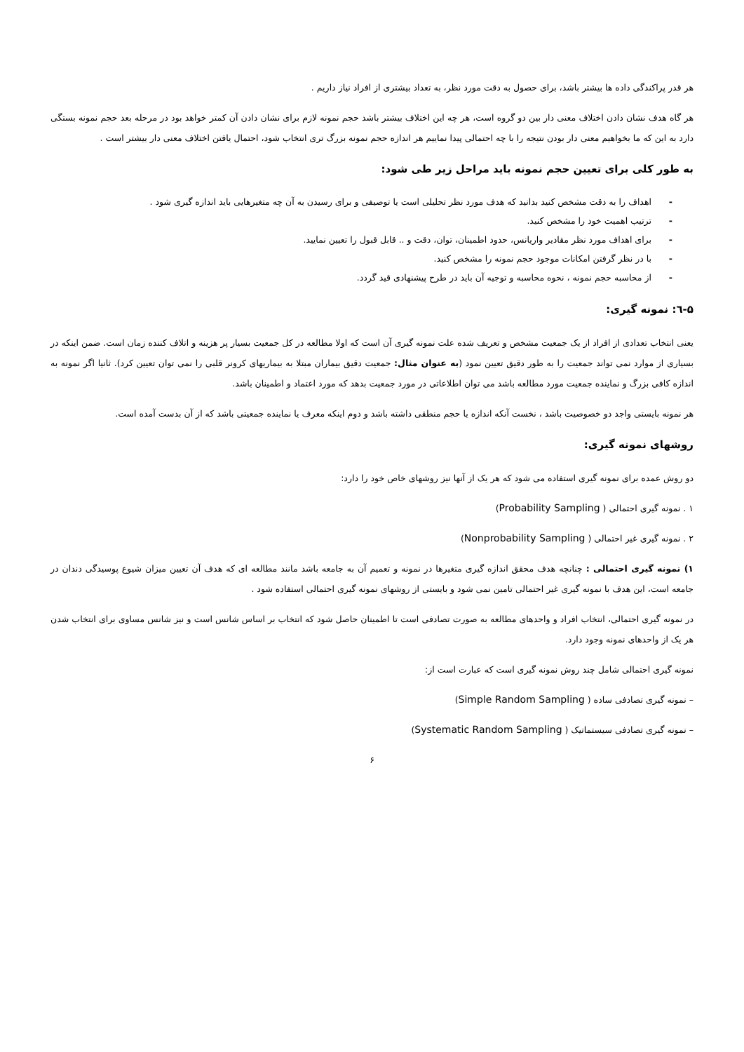هر قدر پراکندگی داده ها بیشتر باشد، برای حصول به دقت مورد نظر، به تعداد بیشتری از افراد نیاز داریم .
هر گاه هدف نشان دادن اختلاف معنی دار بین دو گروه است، هر چه این اختلاف بیشتر باشد حجم نمونه لازم برای نشان دادن آن کمتر خواهد بود در مرحله بعد حجم نمونه بستگی دارد به این که ما بخواهیم معنی دار بودن نتیجه را با چه احتمالی پیدا نماییم هر اندازه حجم نمونه بزرگ تری انتخاب شود، احتمال یافتن اختلاف معنی دار بیشتر است .
به طور کلی برای تعیین حجم نمونه باید مراحل زیر طی شود:
- اهداف را به دقت مشخص کنید بدانید که هدف مورد نظر تحلیلی است یا توصیفی و برای رسیدن به آن چه متغیرهایی باید اندازه گیری شود .
- ترتیب اهمیت خود را مشخص کنید.
- برای اهداف مورد نظر مقادیر واریانس، حدود اطمینان، توان، دقت و .. قابل قبول را تعیین نمایید.
- با در نظر گرفتن امکانات موجود حجم نمونه را مشخص کنید.
- از محاسبه حجم نمونه ، نحوه محاسبه و توجیه آن باید در طرح پیشنهادی قید گردد.
۵-٦: نمونه گیری:
یعنی انتخاب تعدادی از افراد از یک جمعیت مشخص و تعریف شده علت نمونه گیری آن است که اولا مطالعه در کل جمعیت بسیار پر هزینه و اتلاف کننده زمان است. ضمن اینکه در بسیاری از موارد نمی تواند جمعیت را به طور دقیق تعیین نمود (به عنوان مثال: جمعیت دقیق بیماران مبتلا به بیماریهای کرونر قلبی را نمی توان تعیین کرد). ثانیا اگر نمونه به اندازه کافی بزرگ و نماینده جمعیت مورد مطالعه باشد می توان اطلاعاتی در مورد جمعیت بدهد که مورد اعتماد و اطمینان باشد.
هر نمونه بایستی واجد دو خصوصیت باشد ، نخست آنکه اندازه یا حجم منطقی داشته باشد و دوم اینکه معرف یا نماینده جمعیتی باشد که از آن بدست آمده است.
روشهای نمونه گیری:
دو روش عمده برای نمونه گیری استفاده می شود که هر یک از آنها نیز روشهای خاص خود را دارد:
۱ . نمونه گیری احتمالی ( Probability Sampling)
۲ . نمونه گیری غیر احتمالی ( Nonprobability Sampling)
۱) نمونه گیری احتمالی : چنانچه هدف محقق اندازه گیری متغیرها در نمونه و تعمیم آن به جامعه باشد مانند مطالعه ای که هدف آن تعیین میزان شیوع پوسیدگی دندان در جامعه است، این هدف با نمونه گیری غیر احتمالی تامین نمی شود و بایستی از روشهای نمونه گیری احتمالی استفاده شود .
در نمونه گیری احتمالی، انتخاب افراد و واحدهای مطالعه به صورت تصادفی است تا اطمینان حاصل شود که انتخاب بر اساس شانس است و نیز شانس مساوی برای انتخاب شدن هر یک از واحدهای نمونه وجود دارد.
نمونه گیری احتمالی شامل چند روش نمونه گیری است که عبارت است از:
– نمونه گیری تصادفی ساده ( Simple Random Sampling)
– نمونه گیری تصادفی سیستماتیک ( Systematic Random Sampling)
۶